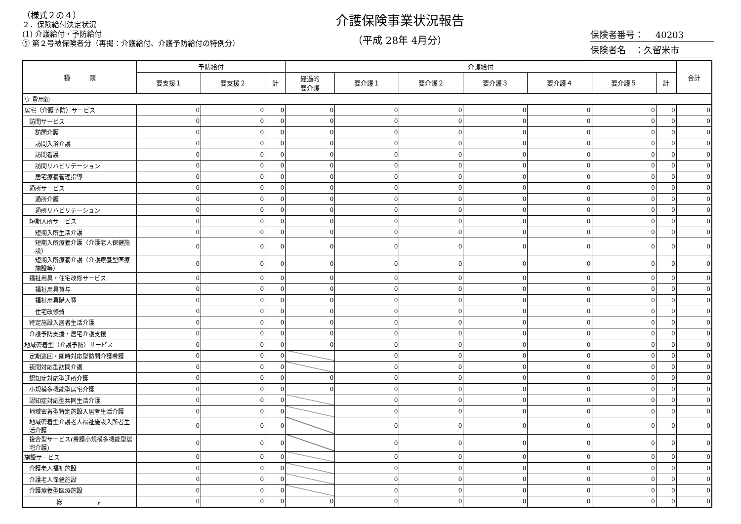（様式２の４）
２．保険給付決定状況
(1) 介護給付・予防給付
⑤ 第２号被保険者分（再掲：介護給付、介護予防給付の特例分）
介護保険事業状況報告
（平成 28年 4月分）
保険者番号：　 40203
保険者名　：久留米市
| 種 類 | 予防給付 | | | 介護給付 | | | | | | | 合計 |
| --- | --- | --- | --- | --- | --- | --- | --- | --- | --- | --- | --- |
| | 要支援１ | 要支援２ | 計 | 経過的 要介護 | 要介護１ | 要介護２ | 要介護３ | 要介護４ | 要介護５ | 計 | |
| ウ 費用額 | | | | | | | | | | | |
| 居宅（介護予防）サービス | 0 | 0 | 0 | 0 | 0 | 0 | 0 | 0 | 0 | 0 | 0 |
| 訪問サービス | 0 | 0 | 0 | 0 | 0 | 0 | 0 | 0 | 0 | 0 | 0 |
| 訪問介護 | 0 | 0 | 0 | 0 | 0 | 0 | 0 | 0 | 0 | 0 | 0 |
| 訪問入浴介護 | 0 | 0 | 0 | 0 | 0 | 0 | 0 | 0 | 0 | 0 | 0 |
| 訪問看護 | 0 | 0 | 0 | 0 | 0 | 0 | 0 | 0 | 0 | 0 | 0 |
| 訪問リハビリテーション | 0 | 0 | 0 | 0 | 0 | 0 | 0 | 0 | 0 | 0 | 0 |
| 居宅療養管理指導 | 0 | 0 | 0 | 0 | 0 | 0 | 0 | 0 | 0 | 0 | 0 |
| 通所サービス | 0 | 0 | 0 | 0 | 0 | 0 | 0 | 0 | 0 | 0 | 0 |
| 通所介護 | 0 | 0 | 0 | 0 | 0 | 0 | 0 | 0 | 0 | 0 | 0 |
| 通所リハビリテーション | 0 | 0 | 0 | 0 | 0 | 0 | 0 | 0 | 0 | 0 | 0 |
| 短期入所サービス | 0 | 0 | 0 | 0 | 0 | 0 | 0 | 0 | 0 | 0 | 0 |
| 短期入所生活介護 | 0 | 0 | 0 | 0 | 0 | 0 | 0 | 0 | 0 | 0 | 0 |
| 短期入所療養介護（介護老人保健施設） | 0 | 0 | 0 | 0 | 0 | 0 | 0 | 0 | 0 | 0 | 0 |
| 短期入所療養介護（介護療養型医療施設等） | 0 | 0 | 0 | 0 | 0 | 0 | 0 | 0 | 0 | 0 | 0 |
| 福祉用具・住宅改修サービス | 0 | 0 | 0 | 0 | 0 | 0 | 0 | 0 | 0 | 0 | 0 |
| 福祉用具貸与 | 0 | 0 | 0 | 0 | 0 | 0 | 0 | 0 | 0 | 0 | 0 |
| 福祉用具購入費 | 0 | 0 | 0 | 0 | 0 | 0 | 0 | 0 | 0 | 0 | 0 |
| 住宅改修費 | 0 | 0 | 0 | 0 | 0 | 0 | 0 | 0 | 0 | 0 | 0 |
| 特定施設入居者生活介護 | 0 | 0 | 0 | 0 | 0 | 0 | 0 | 0 | 0 | 0 | 0 |
| 介護予防支援・居宅介護支援 | 0 | 0 | 0 | 0 | 0 | 0 | 0 | 0 | 0 | 0 | 0 |
| 地域密着型（介護予防）サービス | 0 | 0 | 0 | 0 | 0 | 0 | 0 | 0 | 0 | 0 | 0 |
| 定期巡回・随時対応型訪問介護看護 | 0 | 0 | 0 | | 0 | 0 | 0 | 0 | 0 | 0 | 0 |
| 夜間対応型訪問介護 | 0 | 0 | 0 | | 0 | 0 | 0 | 0 | 0 | 0 | 0 |
| 認知症対応型通所介護 | 0 | 0 | 0 | 0 | 0 | 0 | 0 | 0 | 0 | 0 | 0 |
| 小規模多機能型居宅介護 | 0 | 0 | 0 | 0 | 0 | 0 | 0 | 0 | 0 | 0 | 0 |
| 認知症対応型共同生活介護 | 0 | 0 | 0 | | 0 | 0 | 0 | 0 | 0 | 0 | 0 |
| 地域密着型特定施設入居者生活介護 | 0 | 0 | 0 | | 0 | 0 | 0 | 0 | 0 | 0 | 0 |
| 地域密着型介護老人福祉施設入所者生活介護 | 0 | 0 | 0 | | 0 | 0 | 0 | 0 | 0 | 0 | 0 |
| 複合型サービス(看護小規模多機能型居宅介護) | 0 | 0 | 0 | | 0 | 0 | 0 | 0 | 0 | 0 | 0 |
| 施設サービス | 0 | 0 | 0 | | 0 | 0 | 0 | 0 | 0 | 0 | 0 |
| 介護老人福祉施設 | 0 | 0 | 0 | | 0 | 0 | 0 | 0 | 0 | 0 | 0 |
| 介護老人保健施設 | 0 | 0 | 0 | | 0 | 0 | 0 | 0 | 0 | 0 | 0 |
| 介護療養型医療施設 | 0 | 0 | 0 | | 0 | 0 | 0 | 0 | 0 | 0 | 0 |
| 総 計 | 0 | 0 | 0 | 0 | 0 | 0 | 0 | 0 | 0 | 0 | 0 |